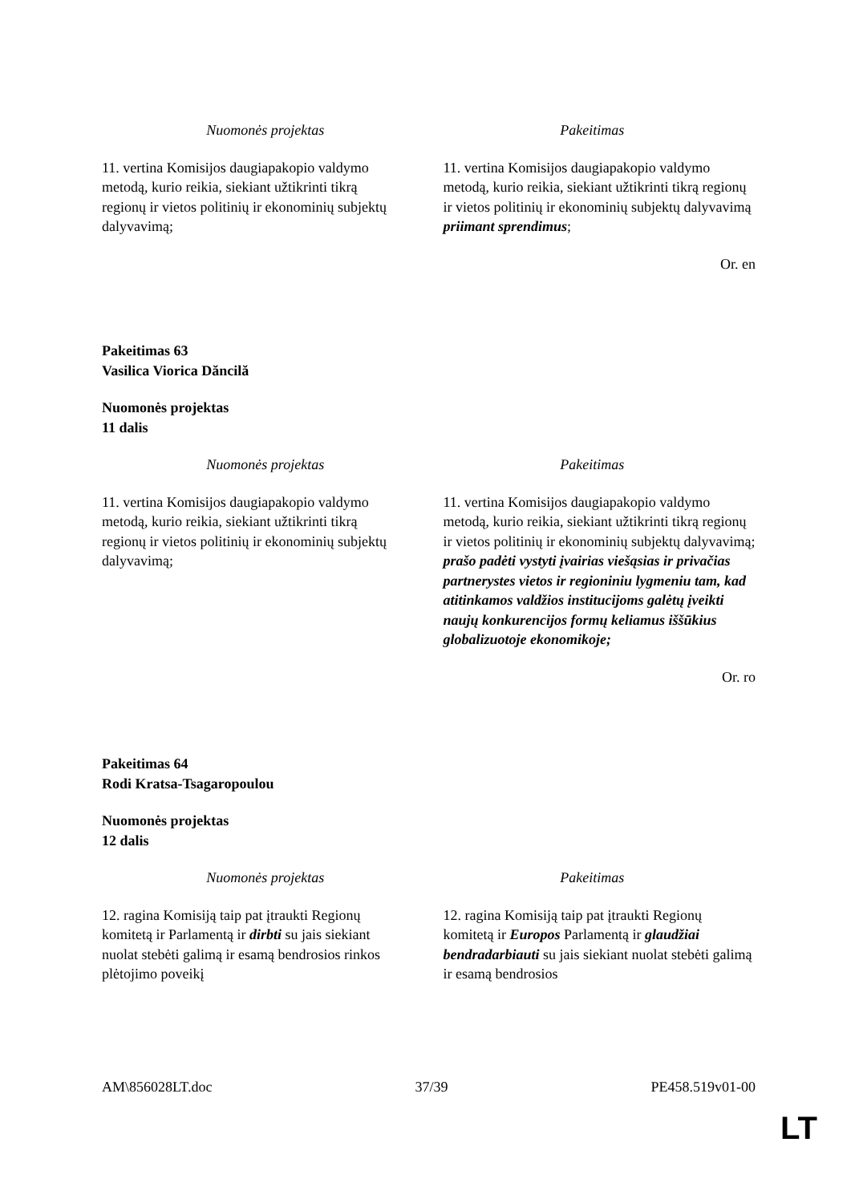| Nuomonės projektas | Pakeitimas |
| --- | --- |
| 11. vertina Komisijos daugiapakopio valdymo metodą, kurio reikia, siekiant užtikrinti tikrą regionų ir vietos politinių ir ekonominių subjektų dalyvavimą; | 11. vertina Komisijos daugiapakopio valdymo metodą, kurio reikia, siekiant užtikrinti tikrą regionų ir vietos politinių ir ekonominių subjektų dalyvavimą priimant sprendimus ; |
Or. en
Pakeitimas 63
Vasilica Viorica Dăncilă
Nuomonės projektas
11 dalis
| Nuomonės projektas | Pakeitimas |
| --- | --- |
| 11. vertina Komisijos daugiapakopio valdymo metodą, kurio reikia, siekiant užtikrinti tikrą regionų ir vietos politinių ir ekonominių subjektų dalyvavimą; | 11. vertina Komisijos daugiapakopio valdymo metodą, kurio reikia, siekiant užtikrinti tikrą regionų ir vietos politinių ir ekonominių subjektų dalyvavimą; prašo padėti vystyti įvairias viešąsias ir privačias partnerystes vietos ir regioniniu lygmeniu tam, kad atitinkamos valdžios institucijoms galėtų įveikti naujų konkurencijos formų keliamus iššūkius globalizuotoje ekonomikoje; |
Or. ro
Pakeitimas 64
Rodi Kratsa-Tsagaropoulou
Nuomonės projektas
12 dalis
| Nuomonės projektas | Pakeitimas |
| --- | --- |
| 12. ragina Komisiją taip pat įtraukti Regionų komitetą ir Parlamentą ir dirbti su jais siekiant nuolat stebėti galimą ir esamą bendrosios rinkos plėtojimo poveikį | 12. ragina Komisiją taip pat įtraukti Regionų komitetą ir Europos Parlamentą ir glaudžiai bendradarbiauti su jais siekiant nuolat stebėti galimą ir esamą bendrosios |
AM\856028LT.doc 37/39 PE458.519v01-00
LT